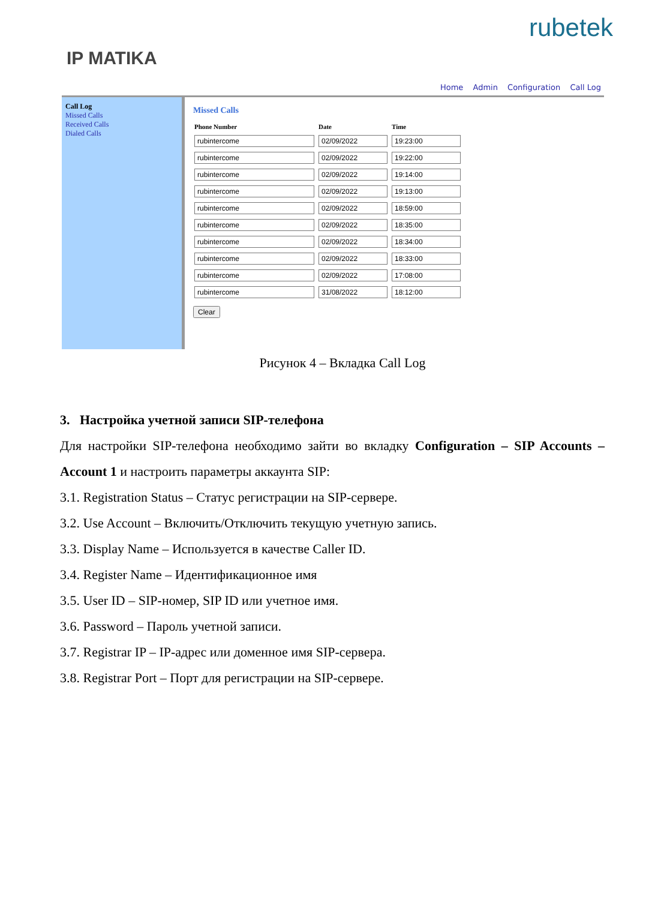rubetek
IP MATIKA
Home Admin Configuration Call Log
Call Log
Missed Calls
Received Calls
Dialed Calls
Missed Calls
| Phone Number | Date | Time |
| --- | --- | --- |
| rubintercome | 02/09/2022 | 19:23:00 |
| rubintercome | 02/09/2022 | 19:22:00 |
| rubintercome | 02/09/2022 | 19:14:00 |
| rubintercome | 02/09/2022 | 19:13:00 |
| rubintercome | 02/09/2022 | 18:59:00 |
| rubintercome | 02/09/2022 | 18:35:00 |
| rubintercome | 02/09/2022 | 18:34:00 |
| rubintercome | 02/09/2022 | 18:33:00 |
| rubintercome | 02/09/2022 | 17:08:00 |
| rubintercome | 31/08/2022 | 18:12:00 |
Clear
Рисунок 4 – Вкладка Call Log
3. Настройка учетной записи SIP-телефона
Для настройки SIP-телефона необходимо зайти во вкладку Configuration – SIP Accounts – Account 1 и настроить параметры аккаунта SIP:
3.1. Registration Status – Статус регистрации на SIP-сервере.
3.2. Use Account – Включить/Отключить текущую учетную запись.
3.3. Display Name – Используется в качестве Caller ID.
3.4. Register Name – Идентификационное имя
3.5. User ID – SIP-номер, SIP ID или учетное имя.
3.6. Password – Пароль учетной записи.
3.7. Registrar IP – IP-адрес или доменное имя SIP-сервера.
3.8. Registrar Port – Порт для регистрации на SIP-сервере.